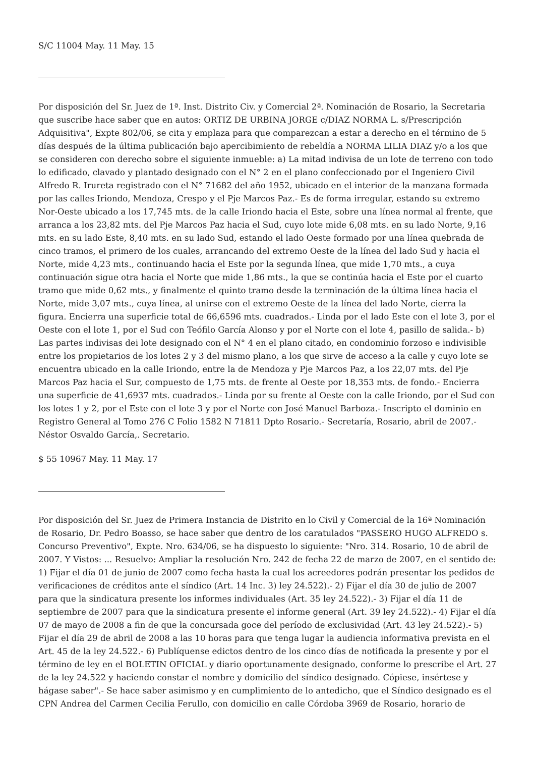S/C 11004 May. 11 May. 15
Por disposición del Sr. Juez de 1ª. Inst. Distrito Civ. y Comercial 2ª. Nominación de Rosario, la Secretaria que suscribe hace saber que en autos: ORTIZ DE URBINA JORGE c/DIAZ NORMA L. s/Prescripción Adquisitiva", Expte 802/06, se cita y emplaza para que comparezcan a estar a derecho en el término de 5 días después de la última publicación bajo apercibimiento de rebeldía a NORMA LILIA DIAZ y/o a los que se consideren con derecho sobre el siguiente inmueble: a) La mitad indivisa de un lote de terreno con todo lo edificado, clavado y plantado designado con el N° 2 en el plano confeccionado por el Ingeniero Civil Alfredo R. Irureta registrado con el N° 71682 del año 1952, ubicado en el interior de la manzana formada por las calles Iriondo, Mendoza, Crespo y el Pje Marcos Paz.- Es de forma irregular, estando su extremo Nor-Oeste ubicado a los 17,745 mts. de la calle Iriondo hacia el Este, sobre una línea normal al frente, que arranca a los 23,82 mts. del Pje Marcos Paz hacia el Sud, cuyo lote mide 6,08 mts. en su lado Norte, 9,16 mts. en su lado Este, 8,40 mts. en su lado Sud, estando el lado Oeste formado por una línea quebrada de cinco tramos, el primero de los cuales, arrancando del extremo Oeste de la línea del lado Sud y hacia el Norte, mide 4,23 mts., continuando hacia el Este por la segunda línea, que mide 1,70 mts., a cuya continuación sigue otra hacia el Norte que mide 1,86 mts., la que se continúa hacia el Este por el cuarto tramo que mide 0,62 mts., y finalmente el quinto tramo desde la terminación de la última línea hacia el Norte, mide 3,07 mts., cuya línea, al unirse con el extremo Oeste de la línea del lado Norte, cierra la figura. Encierra una superficie total de 66,6596 mts. cuadrados.- Linda por el lado Este con el lote 3, por el Oeste con el lote 1, por el Sud con Teófilo García Alonso y por el Norte con el lote 4, pasillo de salida.- b) Las partes indivisas dei lote designado con el N° 4 en el plano citado, en condominio forzoso e indivisible entre los propietarios de los lotes 2 y 3 del mismo plano, a los que sirve de acceso a la calle y cuyo lote se encuentra ubicado en la calle Iriondo, entre la de Mendoza y Pje Marcos Paz, a los 22,07 mts. del Pje Marcos Paz hacia el Sur, compuesto de 1,75 mts. de frente al Oeste por 18,353 mts. de fondo.- Encierra una superficie de 41,6937 mts. cuadrados.- Linda por su frente al Oeste con la calle Iriondo, por el Sud con los lotes 1 y 2, por el Este con el lote 3 y por el Norte con José Manuel Barboza.- Inscripto el dominio en Registro General al Tomo 276 C Folio 1582 N 71811 Dpto Rosario.- Secretaría, Rosario, abril de 2007.- Néstor Osvaldo García,. Secretario.
$ 55 10967 May. 11 May. 17
Por disposición del Sr. Juez de Primera Instancia de Distrito en lo Civil y Comercial de la 16ª Nominación de Rosario, Dr. Pedro Boasso, se hace saber que dentro de los caratulados "PASSERO HUGO ALFREDO s. Concurso Preventivo", Expte. Nro. 634/06, se ha dispuesto lo siguiente: "Nro. 314. Rosario, 10 de abril de 2007. Y Vistos: ... Resuelvo: Ampliar la resolución Nro. 242 de fecha 22 de marzo de 2007, en el sentido de: 1) Fijar el día 01 de junio de 2007 como fecha hasta la cual los acreedores podrán presentar los pedidos de verificaciones de créditos ante el síndico (Art. 14 Inc. 3) ley 24.522).- 2) Fijar el día 30 de julio de 2007 para que la sindicatura presente los informes individuales (Art. 35 ley 24.522).- 3) Fijar el día 11 de septiembre de 2007 para que la sindicatura presente el informe general (Art. 39 ley 24.522).- 4) Fijar el día 07 de mayo de 2008 a fin de que la concursada goce del período de exclusividad (Art. 43 ley 24.522).- 5) Fijar el día 29 de abril de 2008 a las 10 horas para que tenga lugar la audiencia informativa prevista en el Art. 45 de la ley 24.522.- 6) Publíquense edictos dentro de los cinco días de notificada la presente y por el término de ley en el BOLETIN OFICIAL y diario oportunamente designado, conforme lo prescribe el Art. 27 de la ley 24.522 y haciendo constar el nombre y domicilio del síndico designado. Cópiese, insértese y hágase saber".- Se hace saber asimismo y en cumplimiento de lo antedicho, que el Síndico designado es el CPN Andrea del Carmen Cecilia Ferullo, con domicilio en calle Córdoba 3969 de Rosario, horario de